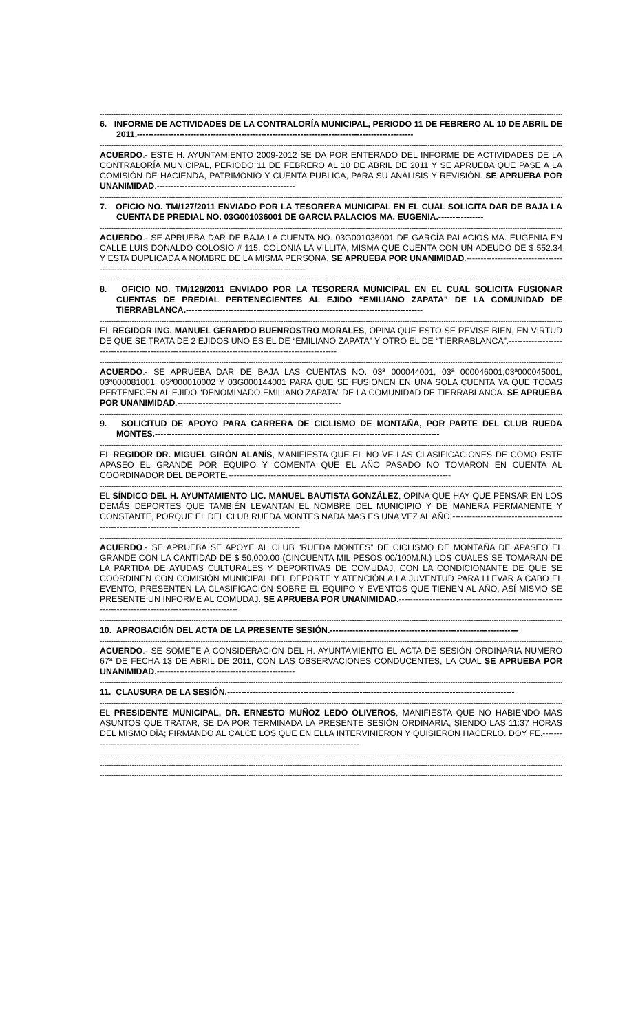------------------------------------------------------------------------------------------------------------------------------------------------------------------------------------------------------------------------------------
6. INFORME DE ACTIVIDADES DE LA CONTRALORÍA MUNICIPAL, PERIODO 11 DE FEBRERO AL 10 DE ABRIL DE 2011.--------------------------------------------------------------------------------------------------
------------------------------------------------------------------------------------------------------------------------------------------------------------------------------------------------------------------------------------
ACUERDO.- ESTE H. AYUNTAMIENTO 2009-2012 SE DA POR ENTERADO DEL INFORME DE ACTIVIDADES DE LA CONTRALORÍA MUNICIPAL, PERIODO 11 DE FEBRERO AL 10 DE ABRIL DE 2011 Y SE APRUEBA QUE PASE A LA COMISIÓN DE HACIENDA, PATRIMONIO Y CUENTA PUBLICA, PARA SU ANÁLISIS Y REVISIÓN. SE APRUEBA POR UNANIMIDAD.-------------------------------------------------
------------------------------------------------------------------------------------------------------------------------------------------------------------------------------------------------------------------------------------
7. OFICIO NO. TM/127/2011 ENVIADO POR LA TESORERA MUNICIPAL EN EL CUAL SOLICITA DAR DE BAJA LA CUENTA DE PREDIAL NO. 03G001036001 DE GARCIA PALACIOS MA. EUGENIA.----------------
------------------------------------------------------------------------------------------------------------------------------------------------------------------------------------------------------------------------------------
ACUERDO.- SE APRUEBA DAR DE BAJA LA CUENTA NO. 03G001036001 DE GARCÍA PALACIOS MA. EUGENIA EN CALLE LUIS DONALDO COLOSIO # 115, COLONIA LA VILLITA, MISMA QUE CUENTA CON UN ADEUDO DE $ 552.34 Y ESTA DUPLICADA A NOMBRE DE LA MISMA PERSONA. SE APRUEBA POR UNANIMIDAD.-----------------------------------------------------------------------------------------------------------
------------------------------------------------------------------------------------------------------------------------------------------------------------------------------------------------------------------------------------
8. OFICIO NO. TM/128/2011 ENVIADO POR LA TESORERA MUNICIPAL EN EL CUAL SOLICITA FUSIONAR CUENTAS DE PREDIAL PERTENECIENTES AL EJIDO “EMILIANO ZAPATA” DE LA COMUNIDAD DE TIERRABLANCA.------------------------------------------------------------------------------------
------------------------------------------------------------------------------------------------------------------------------------------------------------------------------------------------------------------------------------
EL REGIDOR ING. MANUEL GERARDO BUENROSTRO MORALES, OPINA QUE ESTO SE REVISE BIEN, EN VIRTUD DE QUE SE TRATA DE 2 EJIDOS UNO ES EL DE “EMILIANO ZAPATA” Y OTRO EL DE “TIERRABLANCA”.-------------------------------------------------------------------------------------------------------
------------------------------------------------------------------------------------------------------------------------------------------------------------------------------------------------------------------------------------
ACUERDO.- SE APRUEBA DAR DE BAJA LAS CUENTAS NO. 03ª 000044001, 03ª 000046001,03ª000045001, 03ª000081001, 03ª000010002 Y 03G000144001 PARA QUE SE FUSIONEN EN UNA SOLA CUENTA YA QUE TODAS PERTENECEN AL EJIDO “DENOMINADO EMILIANO ZAPATA” DE LA COMUNIDAD DE TIERRABLANCA. SE APRUEBA POR UNANIMIDAD.----------------------------------------------------------
------------------------------------------------------------------------------------------------------------------------------------------------------------------------------------------------------------------------------------
9. SOLICITUD DE APOYO PARA CARRERA DE CICLISMO DE MONTAÑA, POR PARTE DEL CLUB RUEDA MONTES.-----------------------------------------------------------------------------------------------------
------------------------------------------------------------------------------------------------------------------------------------------------------------------------------------------------------------------------------------
EL REGIDOR DR. MIGUEL GIRÓN ALANÍS, MANIFIESTA QUE EL NO VE LAS CLASIFICACIONES DE CÓMO ESTE APASEO EL GRANDE POR EQUIPO Y COMENTA QUE EL AÑO PASADO NO TOMARON EN CUENTA AL COORDINADOR DEL DEPORTE.-------------------------------------------------------------------------------
------------------------------------------------------------------------------------------------------------------------------------------------------------------------------------------------------------------------------------
EL SÍNDICO DEL H. AYUNTAMIENTO LIC. MANUEL BAUTISTA GONZÁLEZ, OPINA QUE HAY QUE PENSAR EN LOS DEMÁS DEPORTES QUE TAMBIÉN LEVANTAN EL NOMBRE DEL MUNICIPIO Y DE MANERA PERMANENTE Y CONSTANTE, PORQUE EL DEL CLUB RUEDA MONTES NADA MAS ES UNA VEZ AL AÑO.--------------------------------------------------------------------------------------------------------------
------------------------------------------------------------------------------------------------------------------------------------------------------------------------------------------------------------------------------------
ACUERDO.- SE APRUEBA SE APOYE AL CLUB “RUEDA MONTES” DE CICLISMO DE MONTAÑA DE APASEO EL GRANDE CON LA CANTIDAD DE $ 50,000.00 (CINCUENTA MIL PESOS 00/100M.N.) LOS CUALES SE TOMARAN DE LA PARTIDA DE AYUDAS CULTURALES Y DEPORTIVAS DE COMUDAJ, CON LA CONDICIONANTE DE QUE SE COORDINEN CON COMISIÓN MUNICIPAL DEL DEPORTE Y ATENCIÓN A LA JUVENTUD PARA LLEVAR A CABO EL EVENTO, PRESENTEN LA CLASIFICACIÓN SOBRE EL EQUIPO Y EVENTOS QUE TIENEN AL AÑO, ASÍ MISMO SE PRESENTE UN INFORME AL COMUDAJ. SE APRUEBA POR UNANIMIDAD.-----------------------------------------------------------------------------------------------------------
------------------------------------------------------------------------------------------------------------------------------------------------------------------------------------------------------------------------------------
10. APROBACIÓN DEL ACTA DE LA PRESENTE SESIÓN.-------------------------------------------------------------------
------------------------------------------------------------------------------------------------------------------------------------------------------------------------------------------------------------------------------------
ACUERDO.- SE SOMETE A CONSIDERACIÓN DEL H. AYUNTAMIENTO EL ACTA DE SESIÓN ORDINARIA NUMERO 67ª DE FECHA 13 DE ABRIL DE 2011, CON LAS OBSERVACIONES CONDUCENTES, LA CUAL SE APRUEBA POR UNANIMIDAD.-------------------------------------------------
------------------------------------------------------------------------------------------------------------------------------------------------------------------------------------------------------------------------------------
11. CLAUSURA DE LA SESIÓN.------------------------------------------------------------------------------------------------------
------------------------------------------------------------------------------------------------------------------------------------------------------------------------------------------------------------------------------------
EL PRESIDENTE MUNICIPAL, DR. ERNESTO MUÑOZ LEDO OLIVEROS, MANIFIESTA QUE NO HABIENDO MAS ASUNTOS QUE TRATAR, SE DA POR TERMINADA LA PRESENTE SESIÓN ORDINARIA, SIENDO LAS 11:37 HORAS DEL MISMO DÍA; FIRMANDO AL CALCE LOS QUE EN ELLA INTERVINIERON Y QUISIERON HACERLO. DOY FE.---------------------------------------------------------------------------------------------------
------------------------------------------------------------------------------------------------------------------------------------------------------------------------------------------------------------------------------------
------------------------------------------------------------------------------------------------------------------------------------------------------------------------------------------------------------------------------------
------------------------------------------------------------------------------------------------------------------------------------------------------------------------------------------------------------------------------------